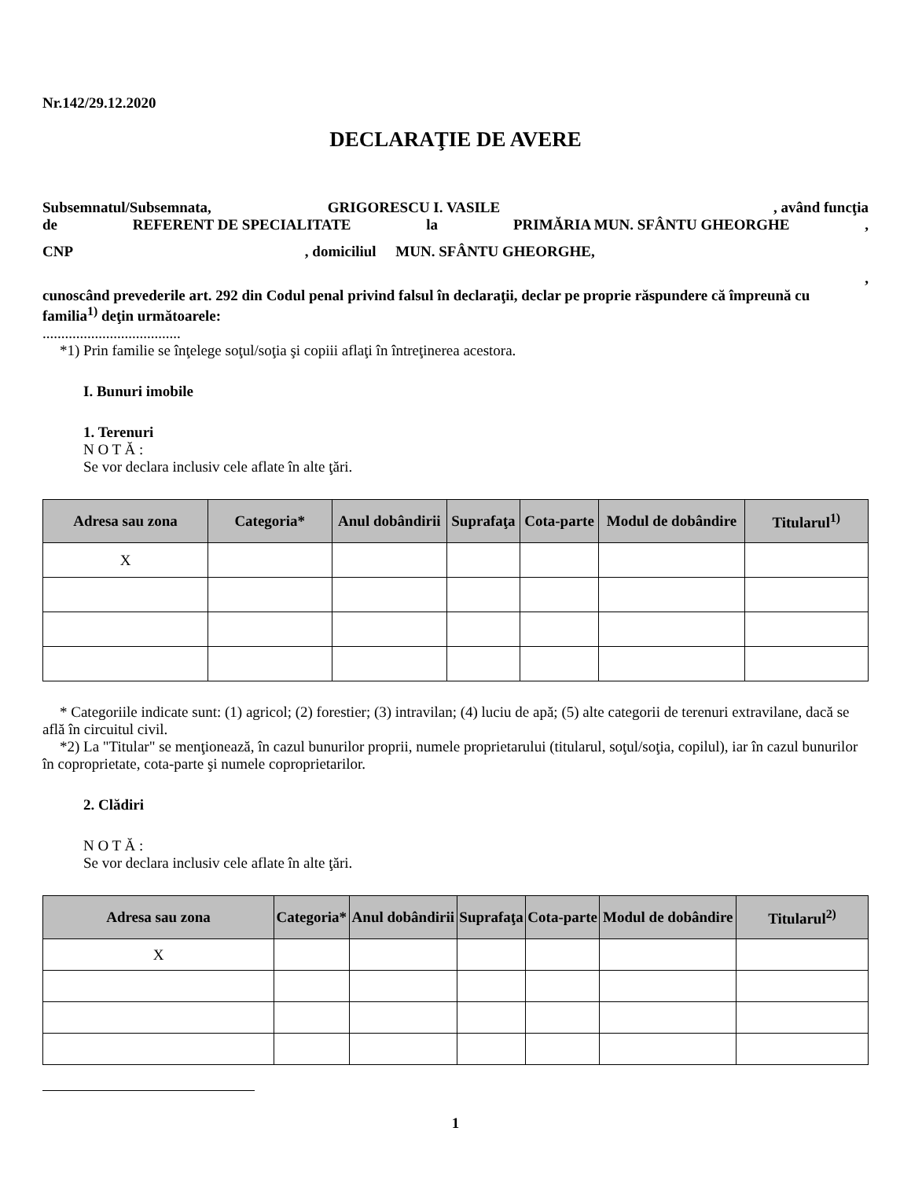Nr.142/29.12.2020
DECLARAŢIE DE AVERE
Subsemnatul/Subsemnata, GRIGORESCU I. VASILE , având funcţia
de REFERENT DE SPECIALITATE la PRIMĂRIA MUN. SFÂNTU GHEORGHE ,
CNP , domiciliul MUN. SFÂNTU GHEORGHE,
,
cunoscând prevederile art. 292 din Codul penal privind falsul în declaraţii, declar pe proprie răspundere că împreună cu familia<sup>1)</sup> deţin următoarele:
.....................................
*1) Prin familie se înţelege soţul/soţia şi copiii aflaţi în întreţinerea acestora.
I. Bunuri imobile
1. Terenuri
N O T Ă :
Se vor declara inclusiv cele aflate în alte ţări.
| Adresa sau zona | Categoria* | Anul dobândirii | Suprafaţa | Cota-parte | Modul de dobândire | Titularul<sup>1)</sup> |
| --- | --- | --- | --- | --- | --- | --- |
| X | | | | | | |
* Categoriile indicate sunt: (1) agricol; (2) forestier; (3) intravilan; (4) luciu de apă; (5) alte categorii de terenuri extravilane, dacă se află în circuitul civil.
*2) La "Titular" se menţionează, în cazul bunurilor proprii, numele proprietarului (titularul, soţul/soţia, copilul), iar în cazul bunurilor în coproprietate, cota-parte şi numele coproprietarilor.
2. Clădiri
N O T Ă :
Se vor declara inclusiv cele aflate în alte ţări.
| Adresa sau zona | Categoria* | Anul dobândirii | Suprafaţa | Cota-parte | Modul de dobândire | Titularul<sup>2)</sup> |
| --- | --- | --- | --- | --- | --- | --- |
| X | | | | | | |
1